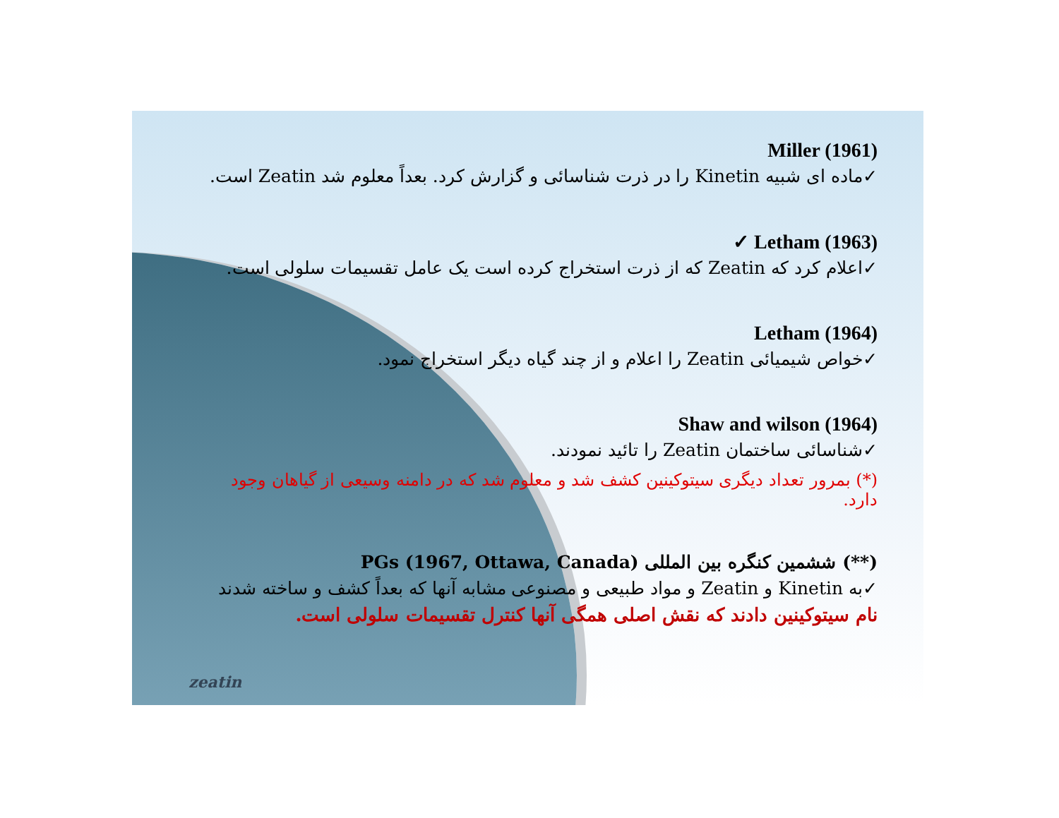zeatin
Miller (1961)
✓ماده ای شبیه Kinetin را در ذرت شناسائی و گزارش کرد. بعداً معلوم شد Zeatin است.
✓ Letham (1963)
✓اعلام کرد که Zeatin که از ذرت استخراج کرده است یک عامل تقسیمات سلولی است.
Letham (1964)
✓خواص شیمیائی Zeatin را اعلام و از چند گیاه دیگر استخراج نمود.
Shaw and wilson (1964)
✓شناسائی ساختمان Zeatin را تائید نمودند.
(*) بمرور تعداد دیگری سیتوکینین کشف شد و معلوم شد که در دامنه وسیعی از گیاهان وجود دارد.
(**) ششمین کنگره بین المللی PGs (1967, Ottawa, Canada)
✓به Kinetin و Zeatin و مواد طبیعی و مصنوعی مشابه آنها که بعداً کشف و ساخته شدند
نام سیتوکینین دادند که نقش اصلی همگی آنها کنترل تقسیمات سلولی است.